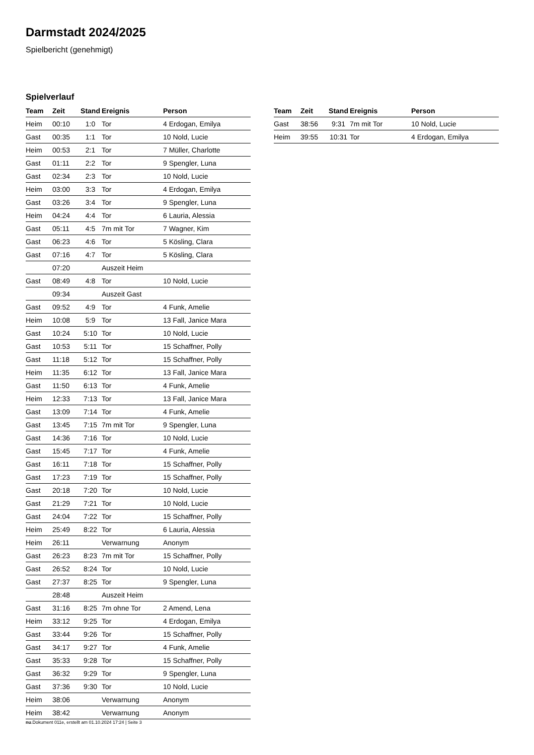Darmstadt 2024/2025
Spielbericht (genehmigt)
Spielverlauf
| Team | Zeit | Stand | Ereignis | Person |
| --- | --- | --- | --- | --- |
| Heim | 00:10 | 1:0 | Tor | 4 Erdogan, Emilya |
| Gast | 00:35 | 1:1 | Tor | 10 Nold, Lucie |
| Heim | 00:53 | 2:1 | Tor | 7 Müller, Charlotte |
| Gast | 01:11 | 2:2 | Tor | 9 Spengler, Luna |
| Gast | 02:34 | 2:3 | Tor | 10 Nold, Lucie |
| Heim | 03:00 | 3:3 | Tor | 4 Erdogan, Emilya |
| Gast | 03:26 | 3:4 | Tor | 9 Spengler, Luna |
| Heim | 04:24 | 4:4 | Tor | 6 Lauria, Alessia |
| Gast | 05:11 | 4:5 | 7m mit Tor | 7 Wagner, Kim |
| Gast | 06:23 | 4:6 | Tor | 5 Kösling, Clara |
| Gast | 07:16 | 4:7 | Tor | 5 Kösling, Clara |
| | 07:20 | | Auszeit Heim | |
| Gast | 08:49 | 4:8 | Tor | 10 Nold, Lucie |
| | 09:34 | | Auszeit Gast | |
| Gast | 09:52 | 4:9 | Tor | 4 Funk, Amelie |
| Heim | 10:08 | 5:9 | Tor | 13 Fall, Janice Mara |
| Gast | 10:24 | 5:10 | Tor | 10 Nold, Lucie |
| Gast | 10:53 | 5:11 | Tor | 15 Schaffner, Polly |
| Gast | 11:18 | 5:12 | Tor | 15 Schaffner, Polly |
| Heim | 11:35 | 6:12 | Tor | 13 Fall, Janice Mara |
| Gast | 11:50 | 6:13 | Tor | 4 Funk, Amelie |
| Heim | 12:33 | 7:13 | Tor | 13 Fall, Janice Mara |
| Gast | 13:09 | 7:14 | Tor | 4 Funk, Amelie |
| Gast | 13:45 | 7:15 | 7m mit Tor | 9 Spengler, Luna |
| Gast | 14:36 | 7:16 | Tor | 10 Nold, Lucie |
| Gast | 15:45 | 7:17 | Tor | 4 Funk, Amelie |
| Gast | 16:11 | 7:18 | Tor | 15 Schaffner, Polly |
| Gast | 17:23 | 7:19 | Tor | 15 Schaffner, Polly |
| Gast | 20:18 | 7:20 | Tor | 10 Nold, Lucie |
| Gast | 21:29 | 7:21 | Tor | 10 Nold, Lucie |
| Gast | 24:04 | 7:22 | Tor | 15 Schaffner, Polly |
| Heim | 25:49 | 8:22 | Tor | 6 Lauria, Alessia |
| Heim | 26:11 | | Verwarnung | Anonym |
| Gast | 26:23 | 8:23 | 7m mit Tor | 15 Schaffner, Polly |
| Gast | 26:52 | 8:24 | Tor | 10 Nold, Lucie |
| Gast | 27:37 | 8:25 | Tor | 9 Spengler, Luna |
| | 28:48 | | Auszeit Heim | |
| Gast | 31:16 | 8:25 | 7m ohne Tor | 2 Amend, Lena |
| Heim | 33:12 | 9:25 | Tor | 4 Erdogan, Emilya |
| Gast | 33:44 | 9:26 | Tor | 15 Schaffner, Polly |
| Gast | 34:17 | 9:27 | Tor | 4 Funk, Amelie |
| Gast | 35:33 | 9:28 | Tor | 15 Schaffner, Polly |
| Gast | 36:32 | 9:29 | Tor | 9 Spengler, Luna |
| Gast | 37:36 | 9:30 | Tor | 10 Nold, Lucie |
| Heim | 38:06 | | Verwarnung | Anonym |
| Heim | 38:42 | | Verwarnung | Anonym |
| Team | Zeit | Stand | Ereignis | Person |
| --- | --- | --- | --- | --- |
| Gast | 38:56 | 9:31 | 7m mit Tor | 10 Nold, Lucie |
| Heim | 39:55 | 10:31 | Tor | 4 Erdogan, Emilya |
nu.Dokument 011e, erstellt am 01.10.2024 17:24 | Seite 3